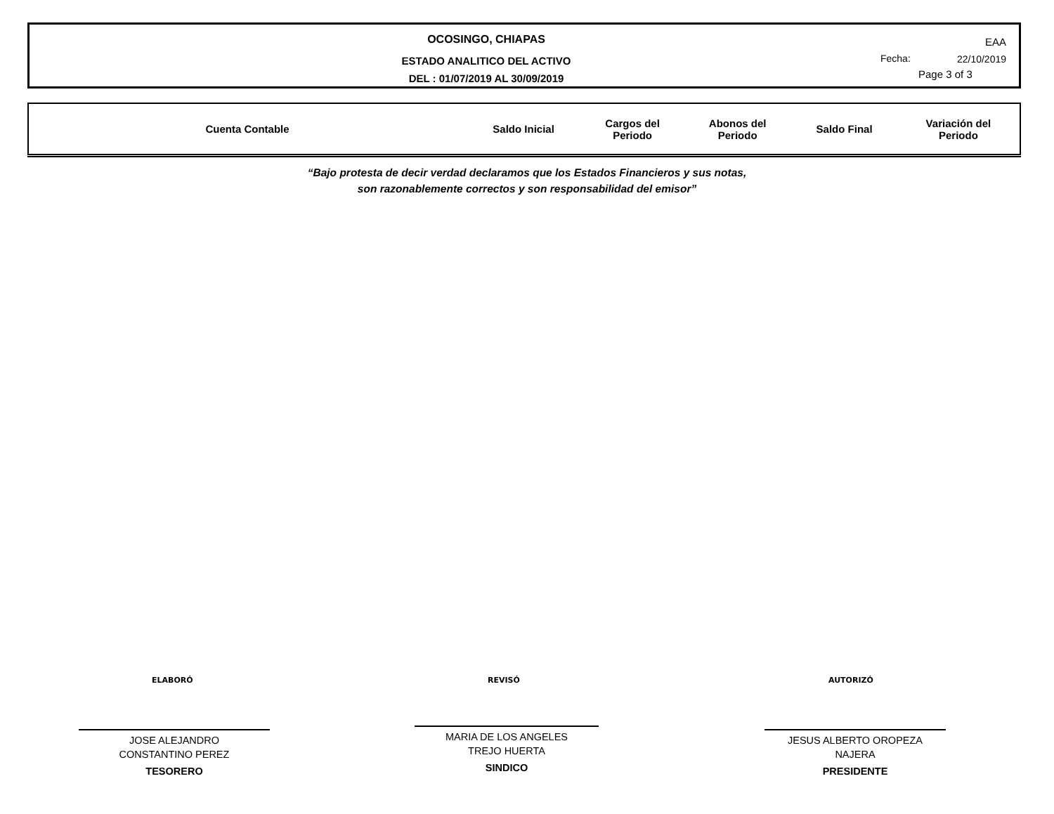OCOSINGO, CHIAPAS
ESTADO ANALITICO DEL ACTIVO
DEL : 01/07/2019 AL 30/09/2019
EAA
Fecha: 22/10/2019
Page 3 of 3
| Cuenta Contable | Saldo Inicial | Cargos del Periodo | Abonos del Periodo | Saldo Final | Variación del Periodo |
| --- | --- | --- | --- | --- | --- |
“Bajo protesta de decir verdad declaramos que los Estados Financieros y sus notas,
son razonablemente correctos y son responsabilidad del emisor”
ELABORÓ REVISÓ AUTORIZÓ
JOSE ALEJANDRO
CONSTANTINO PEREZ
TESORERO
MARIA DE LOS ANGELES
TREJO HUERTA
SINDICO
JESUS ALBERTO OROPEZA
NAJERA
PRESIDENTE